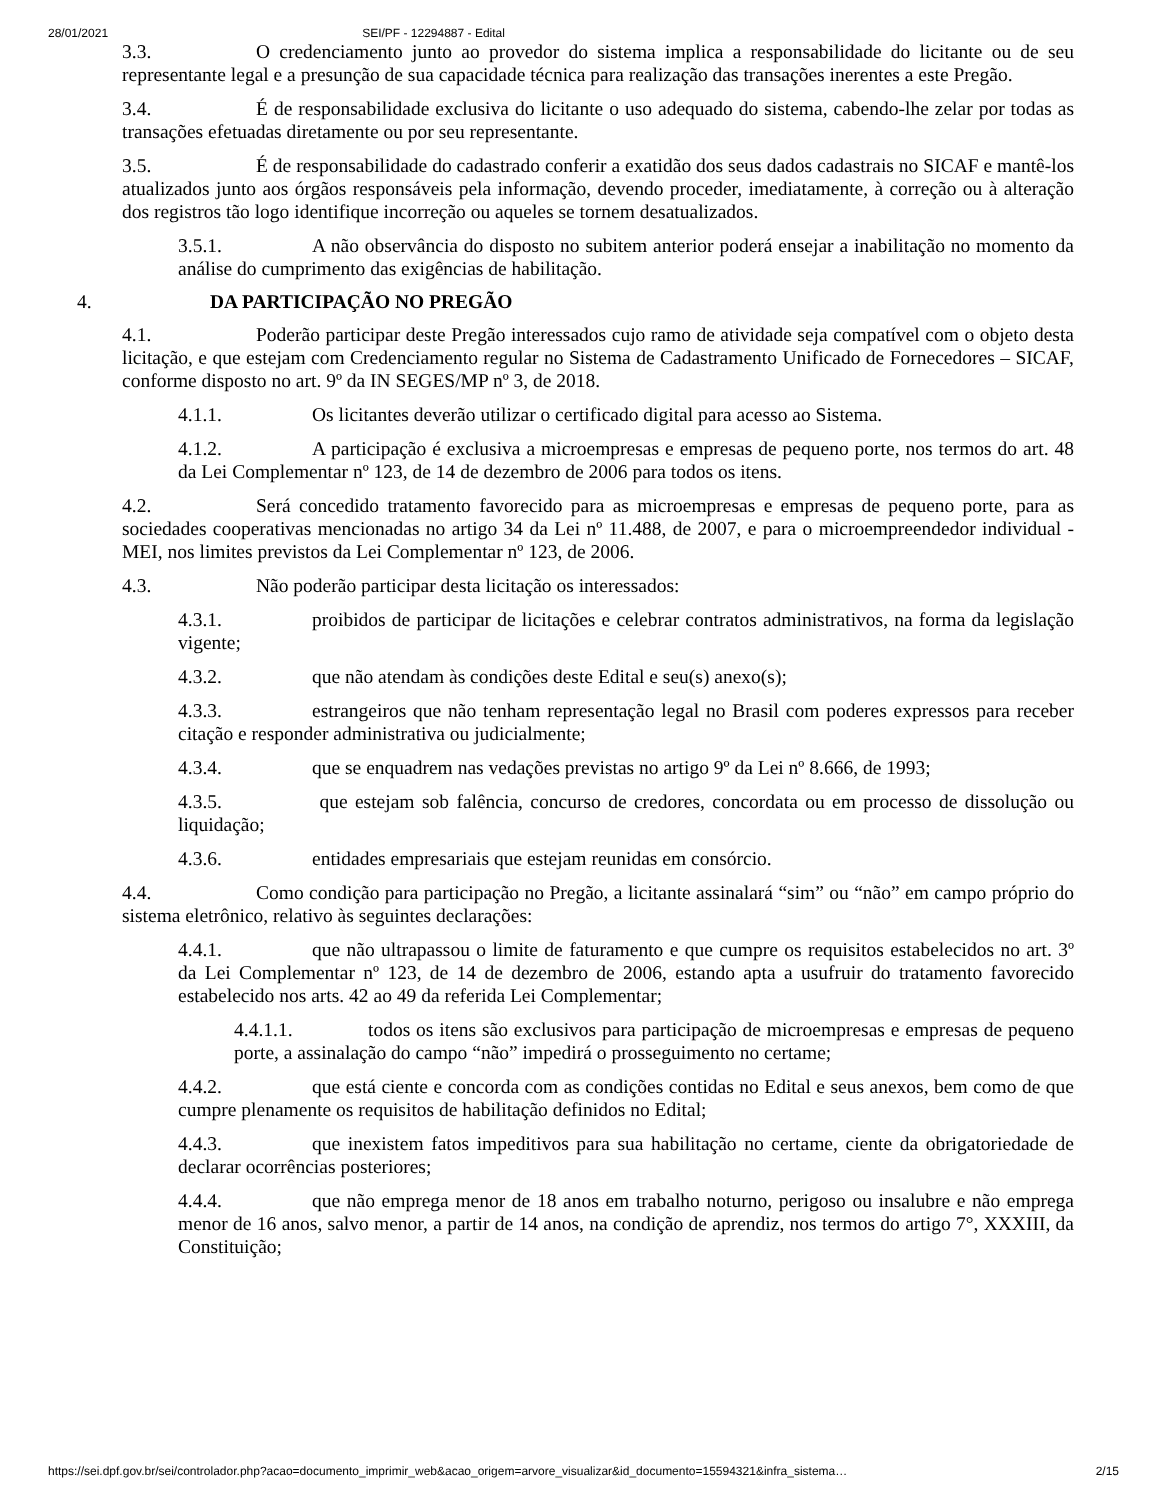28/01/2021 SEI/PF - 12294887 - Edital
3.3. O credenciamento junto ao provedor do sistema implica a responsabilidade do licitante ou de seu representante legal e a presunção de sua capacidade técnica para realização das transações inerentes a este Pregão.
3.4. É de responsabilidade exclusiva do licitante o uso adequado do sistema, cabendo-lhe zelar por todas as transações efetuadas diretamente ou por seu representante.
3.5. É de responsabilidade do cadastrado conferir a exatidão dos seus dados cadastrais no SICAF e mantê-los atualizados junto aos órgãos responsáveis pela informação, devendo proceder, imediatamente, à correção ou à alteração dos registros tão logo identifique incorreção ou aqueles se tornem desatualizados.
3.5.1. A não observância do disposto no subitem anterior poderá ensejar a inabilitação no momento da análise do cumprimento das exigências de habilitação.
4. DA PARTICIPAÇÃO NO PREGÃO
4.1. Poderão participar deste Pregão interessados cujo ramo de atividade seja compatível com o objeto desta licitação, e que estejam com Credenciamento regular no Sistema de Cadastramento Unificado de Fornecedores – SICAF, conforme disposto no art. 9º da IN SEGES/MP nº 3, de 2018.
4.1.1. Os licitantes deverão utilizar o certificado digital para acesso ao Sistema.
4.1.2. A participação é exclusiva a microempresas e empresas de pequeno porte, nos termos do art. 48 da Lei Complementar nº 123, de 14 de dezembro de 2006 para todos os itens.
4.2. Será concedido tratamento favorecido para as microempresas e empresas de pequeno porte, para as sociedades cooperativas mencionadas no artigo 34 da Lei nº 11.488, de 2007, e para o microempreendedor individual - MEI, nos limites previstos da Lei Complementar nº 123, de 2006.
4.3. Não poderão participar desta licitação os interessados:
4.3.1. proibidos de participar de licitações e celebrar contratos administrativos, na forma da legislação vigente;
4.3.2. que não atendam às condições deste Edital e seu(s) anexo(s);
4.3.3. estrangeiros que não tenham representação legal no Brasil com poderes expressos para receber citação e responder administrativa ou judicialmente;
4.3.4. que se enquadrem nas vedações previstas no artigo 9º da Lei nº 8.666, de 1993;
4.3.5. que estejam sob falência, concurso de credores, concordata ou em processo de dissolução ou liquidação;
4.3.6. entidades empresariais que estejam reunidas em consórcio.
4.4. Como condição para participação no Pregão, a licitante assinalará “sim” ou “não” em campo próprio do sistema eletrônico, relativo às seguintes declarações:
4.4.1. que não ultrapassou o limite de faturamento e que cumpre os requisitos estabelecidos no art. 3º da Lei Complementar nº 123, de 14 de dezembro de 2006, estando apta a usufruir do tratamento favorecido estabelecido nos arts. 42 ao 49 da referida Lei Complementar;
4.4.1.1. todos os itens são exclusivos para participação de microempresas e empresas de pequeno porte, a assinalação do campo “não” impedirá o prosseguimento no certame;
4.4.2. que está ciente e concorda com as condições contidas no Edital e seus anexos, bem como de que cumpre plenamente os requisitos de habilitação definidos no Edital;
4.4.3. que inexistem fatos impeditivos para sua habilitação no certame, ciente da obrigatoriedade de declarar ocorrências posteriores;
4.4.4. que não emprega menor de 18 anos em trabalho noturno, perigoso ou insalubre e não emprega menor de 16 anos, salvo menor, a partir de 14 anos, na condição de aprendiz, nos termos do artigo 7°, XXXIII, da Constituição;
https://sei.dpf.gov.br/sei/controlador.php?acao=documento_imprimir_web&acao_origem=arvore_visualizar&id_documento=15594321&infra_sistema… 2/15